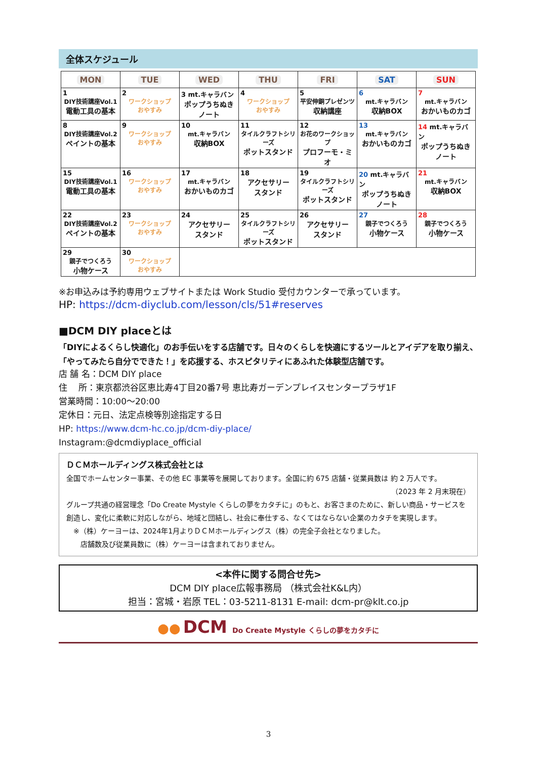全体スケジュール
| MON | TUE | WED | THU | FRI | SAT | SUN |
| --- | --- | --- | --- | --- | --- | --- |
| 1 DIY技術講座Vol.1 電動工具の基本 | 2 ワークショップ おやすみ | 3 mt.キャラバン ポップうちぬき ノート | 4 ワークショップ おやすみ | 5 平安伸銅プレゼンツ 収納講座 | 6 mt.キャラバン 収納BOX | 7 mt.キャラバン おかいものカゴ |
| 8 DIY技術講座Vol.2 ペイントの基本 | 9 ワークショップ おやすみ | 10 mt.キャラバン 収納BOX | 11 タイルクラフトシリーズ ポットスタンド | 12 お花のワークショップ プロフーモ・ミオ | 13 mt.キャラバン おかいものカゴ | 14 mt.キャラバン ポップうちぬき ノート |
| 15 DIY技術講座Vol.1 電動工具の基本 | 16 ワークショップ おやすみ | 17 mt.キャラバン おかいものカゴ | 18 アクセサリー スタンド | 19 タイルクラフトシリーズ ポットスタンド | 20 mt.キャラバン ポップうちぬき ノート | 21 mt.キャラバン 収納BOX |
| 22 DIY技術講座Vol.2 ペイントの基本 | 23 ワークショップ おやすみ | 24 アクセサリー スタンド | 25 タイルクラフトシリーズ ポットスタンド | 26 アクセサリー スタンド | 27 親子でつくろう 小物ケース | 28 親子でつくろう 小物ケース |
| 29 親子でつくろう 小物ケース | 30 ワークショップ おやすみ | | | | | |
※お申込みは予約専用ウェブサイトまたは Work Studio 受付カウンターで承っています。
HP: https://dcm-diyclub.com/lesson/cls/51#reserves
■DCM DIY placeとは
「DIYによるくらし快適化」のお手伝いをする店舗です。日々のくらしを快適にするツールとアイデアを取り揃え、「やってみたら自分でできた！」を応援する、ホスピタリティにあふれた体験型店舗です。
店 舗 名：DCM DIY place
住　 所：東京都渋谷区恵比寿4丁目20番7号 恵比寿ガーデンプレイスセンタープラザ1F
営業時間：10:00～20:00
定休日：元日、法定点検等別途指定する日
HP: https://www.dcm-hc.co.jp/dcm-diy-place/
Instagram:@dcmdiyplace_official
ＤＣＭホールディングス株式会社とは
全国でホームセンター事業、その他 EC 事業等を展開しております。全国に約 675 店舗・従業員数は 約 2 万人です。
（2023 年 2 月末現在）
グループ共通の経営理念「Do Create Mystyle くらしの夢をカタチに」のもと、お客さまのために、新しい商品・サービスを創造し、変化に柔軟に対応しながら、地域と団結し、社会に奉仕する、なくてはならない企業のカタチを実現します。
　※（株）ケーヨーは、2024年1月よりＤＣＭホールディングス（株）の完全子会社となりました。
　　店舗数及び従業員数に（株）ケーヨーは含まれておりません。
<本件に関する問合せ先>
DCM DIY place広報事務局 （株式会社K&L内）
担当：宮城・岩原 TEL：03-5211-8131 E-mail: dcm-pr@klt.co.jp
●● DCM Do Create Mystyle くらしの夢をカタチに
3